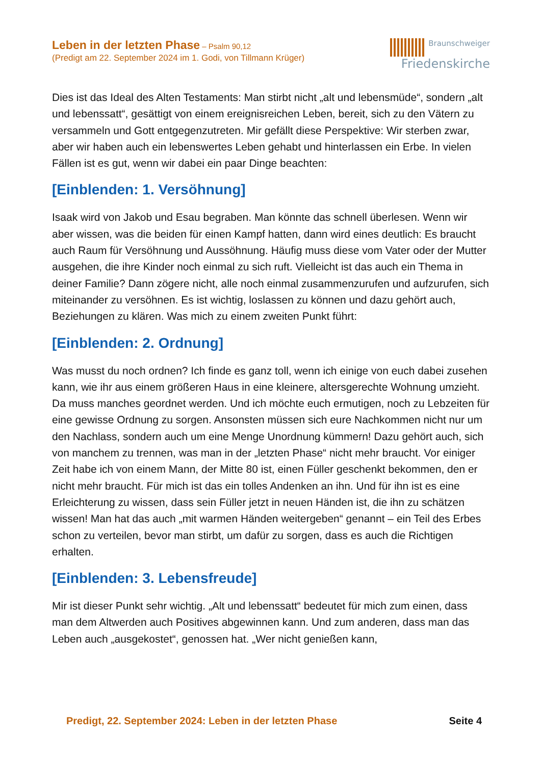Leben in der letzten Phase – Psalm 90,12
(Predigt am 22. September 2024 im 1. Godi, von Tillmann Krüger)
Braunschweiger
Friedenskirche
Dies ist das Ideal des Alten Testaments: Man stirbt nicht „alt und lebensmüde“, sondern „alt und lebenssatt“, gesättigt von einem ereignisreichen Leben, bereit, sich zu den Vätern zu versammeln und Gott entgegenzutreten. Mir gefällt diese Perspektive: Wir sterben zwar, aber wir haben auch ein lebenswertes Leben ge­habt und hinterlassen ein Erbe. In vielen Fällen ist es gut, wenn wir dabei ein paar Dinge beachten:
[Einblenden: 1. Versöhnung]
Isaak wird von Jakob und Esau begraben. Man könnte das schnell überlesen. Wenn wir aber wissen, was die beiden für einen Kampf hatten, dann wird eines deutlich: Es braucht auch Raum für Versöhnung und Aussöhnung. Häufig muss diese vom Vater oder der Mutter ausgehen, die ihre Kinder noch einmal zu sich ruft. Vielleicht ist das auch ein Thema in deiner Familie? Dann zögere nicht, alle noch einmal zusammenzurufen und aufzurufen, sich miteinander zu versöhnen. Es ist wichtig, loslassen zu können und dazu gehört auch, Beziehungen zu klären. Was mich zu einem zweiten Punkt führt:
[Einblenden: 2. Ordnung]
Was musst du noch ordnen? Ich finde es ganz toll, wenn ich einige von euch dabei zusehen kann, wie ihr aus einem größeren Haus in eine kleinere, altersgerechte Wohnung umzieht. Da muss manches geordnet werden. Und ich möchte euch er­mutigen, noch zu Lebzeiten für eine gewisse Ordnung zu sorgen. Ansonsten müs­sen sich eure Nachkommen nicht nur um den Nachlass, sondern auch um eine Menge Unordnung kümmern! Dazu gehört auch, sich von manchem zu trennen, was man in der „letzten Phase“ nicht mehr braucht. Vor einiger Zeit habe ich von ei­nem Mann, der Mitte 80 ist, einen Füller geschenkt bekommen, den er nicht mehr braucht. Für mich ist das ein tolles Andenken an ihn. Und für ihn ist es eine Erleich­terung zu wissen, dass sein Füller jetzt in neuen Händen ist, die ihn zu schätzen wissen! Man hat das auch „mit warmen Händen weitergeben“ genannt – ein Teil des Erbes schon zu verteilen, bevor man stirbt, um dafür zu sorgen, dass es auch die Richtigen erhalten.
[Einblenden: 3. Lebensfreude]
Mir ist dieser Punkt sehr wichtig. „Alt und lebenssatt“ bedeutet für mich zum einen, dass man dem Altwerden auch Positives abgewinnen kann. Und zum anderen, dass man das Leben auch „ausgekostet“, genossen hat. „Wer nicht genießen kann,
Predigt, 22. September 2024: Leben in der letzten Phase Seite 4